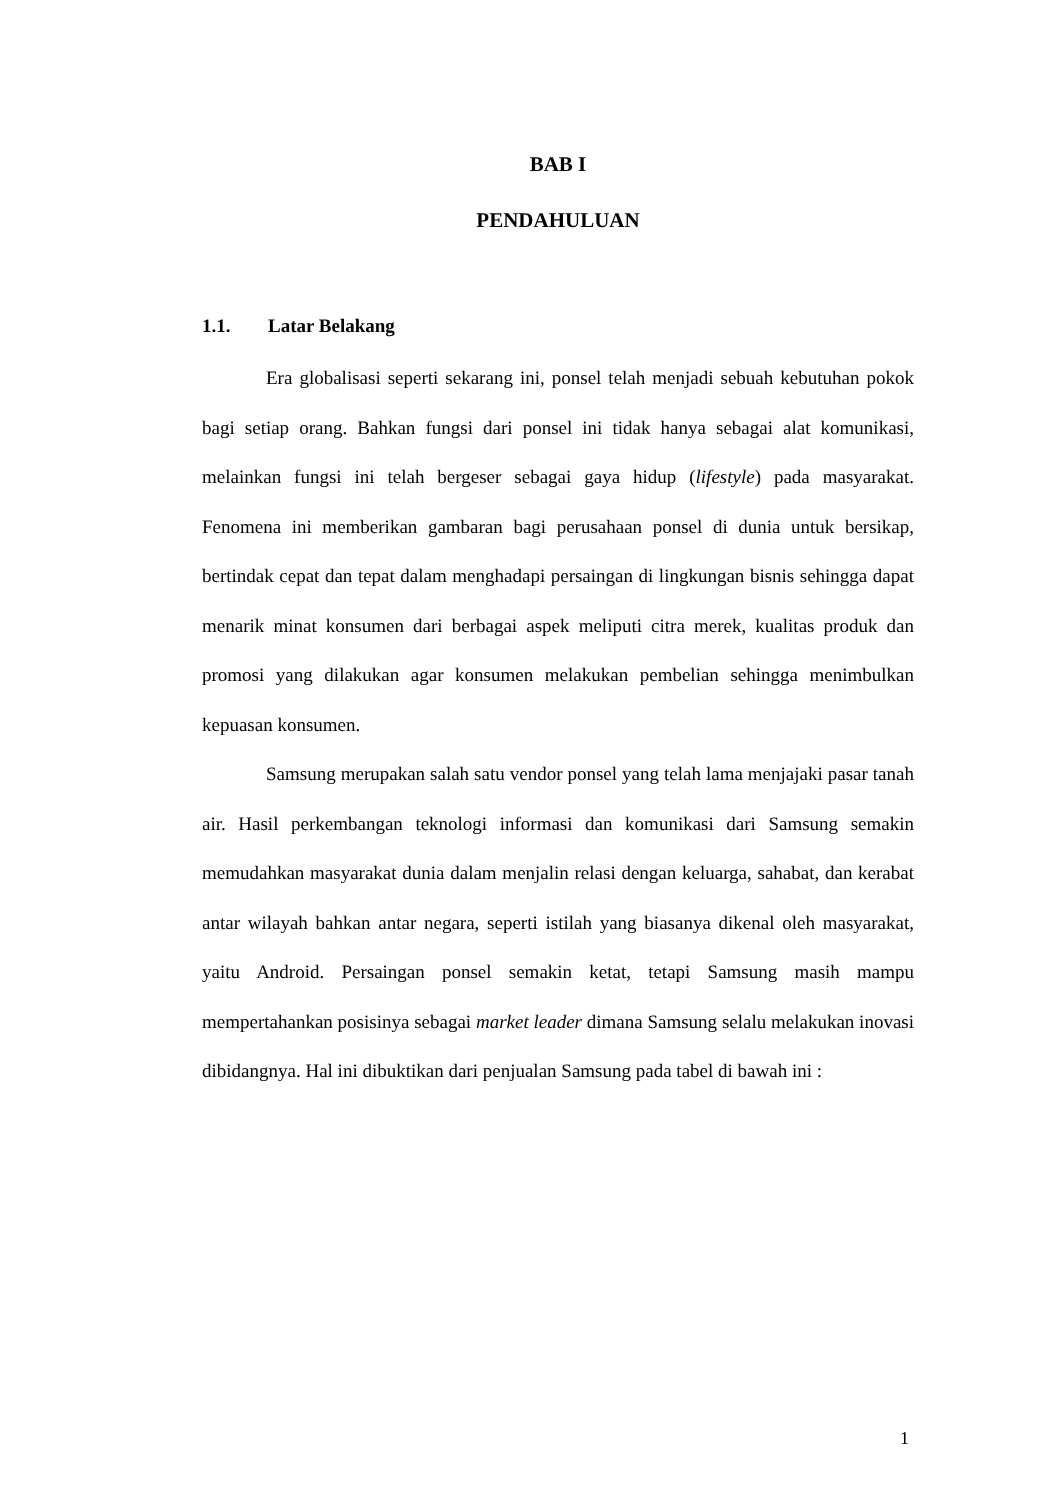BAB I
PENDAHULUAN
1.1. Latar Belakang
Era globalisasi seperti sekarang ini, ponsel telah menjadi sebuah kebutuhan pokok bagi setiap orang. Bahkan fungsi dari ponsel ini tidak hanya sebagai alat komunikasi, melainkan fungsi ini telah bergeser sebagai gaya hidup (lifestyle) pada masyarakat. Fenomena ini memberikan gambaran bagi perusahaan ponsel di dunia untuk bersikap, bertindak cepat dan tepat dalam menghadapi persaingan di lingkungan bisnis sehingga dapat menarik minat konsumen dari berbagai aspek meliputi citra merek, kualitas produk dan promosi yang dilakukan agar konsumen melakukan pembelian sehingga menimbulkan kepuasan konsumen.
Samsung merupakan salah satu vendor ponsel yang telah lama menjajaki pasar tanah air. Hasil perkembangan teknologi informasi dan komunikasi dari Samsung semakin memudahkan masyarakat dunia dalam menjalin relasi dengan keluarga, sahabat, dan kerabat antar wilayah bahkan antar negara, seperti istilah yang biasanya dikenal oleh masyarakat, yaitu Android. Persaingan ponsel semakin ketat, tetapi Samsung masih mampu mempertahankan posisinya sebagai market leader dimana Samsung selalu melakukan inovasi dibidangnya. Hal ini dibuktikan dari penjualan Samsung pada tabel di bawah ini :
1